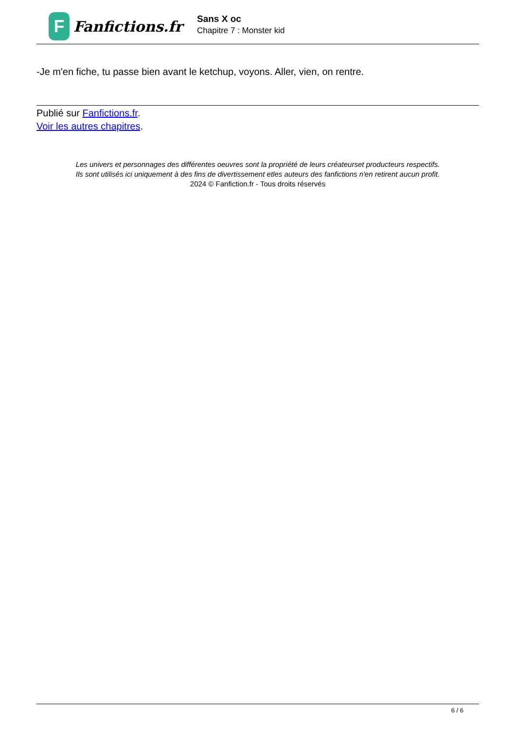F
Fanfictions.fr
Sans X oc
Chapitre 7 : Monster kid
-Je m'en fiche, tu passe bien avant le ketchup, voyons. Aller, vien, on rentre.
Publié sur Fanfictions.fr.
Voir les autres chapitres.
Les univers et personnages des différentes oeuvres sont la propriété de leurs créateurset producteurs respectifs.
Ils sont utilisés ici uniquement à des fins de divertissement etles auteurs des fanfictions n'en retirent aucun profit.
2024 © Fanfiction.fr - Tous droits réservés
6 / 6